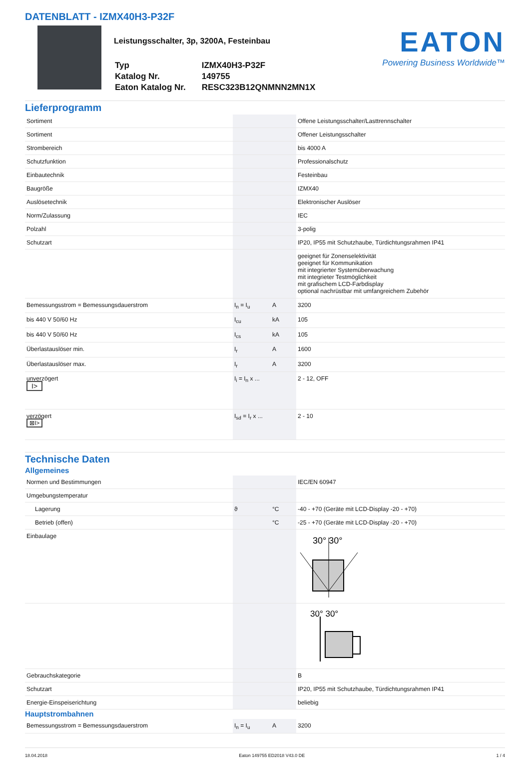DATENBLATT - IZMX40H3-P32F
Leistungsschalter, 3p, 3200A, Festeinbau
| Typ | IZMX40H3-P32F |
| Katalog Nr. | 149755 |
| Eaton Katalog Nr. | RESC323B12QNMNN2MN1X |
EATON
Powering Business Worldwide™
Lieferprogramm
| Sortiment | | | Offene Leistungsschalter/Lasttrennschalter |
| Sortiment | | | Offener Leistungsschalter |
| Strombereich | | | bis 4000 A |
| Schutzfunktion | | | Professionalschutz |
| Einbautechnik | | | Festeinbau |
| Baugröße | | | IZMX40 |
| Auslösetechnik | | | Elektronischer Auslöser |
| Norm/Zulassung | | | IEC |
| Polzahl | | | 3-polig |
| Schutzart | | | IP20, IP55 mit Schutzhaube, Türdichtungsrahmen IP41 |
| | | | geeignet für Zonenselektivität geeignet für Kommunikation mit integrierter Systemüberwachung mit integrieter Testmöglichkeit mit grafischem LCD-Farbdisplay optional nachrüstbar mit umfangreichem Zubehör |
| Bemessungsstrom = Bemessungsdauerstrom | I<sub>n</sub> = I<sub>u</sub> | A | 3200 |
| bis 440 V 50/60 Hz | I<sub>cu</sub> | kA | 105 |
| bis 440 V 50/60 Hz | I<sub>cs</sub> | kA | 105 |
| Überlastauslöser min. | I<sub>r</sub> | A | 1600 |
| Überlastauslöser max. | I<sub>r</sub> | A | 3200 |
| unverzögert I> | I<sub>i</sub> = I<sub>n</sub> x ... | | 2 - 12, OFF |
| verzögert ⊠I> | I<sub>sd</sub> = I<sub>r</sub> x ... | | 2 - 10 |
Technische Daten
Allgemeines
| Normen und Bestimmungen | | | IEC/EN 60947 |
| Umgebungstemperatur | | | |
| Lagerung | ϑ | °C | -40 - +70 (Geräte mit LCD-Display -20 - +70) |
| Betrieb (offen) | | °C | -25 - +70 (Geräte mit LCD-Display -20 - +70) |
| Einbaulage | | | 30° 30° |
| | | | 30° 30° |
| Gebrauchskategorie | | | B |
| Schutzart | | | IP20, IP55 mit Schutzhaube, Türdichtungsrahmen IP41 |
| Energie-Einspeiserichtung | | | beliebig |
Hauptstrombahnen
| Bemessungsstrom = Bemessungsdauerstrom | I<sub>n</sub> = I<sub>u</sub> | A | 3200 |
18.04.2018 Eaton 149755 ED2018 V43.0 DE 1 / 4